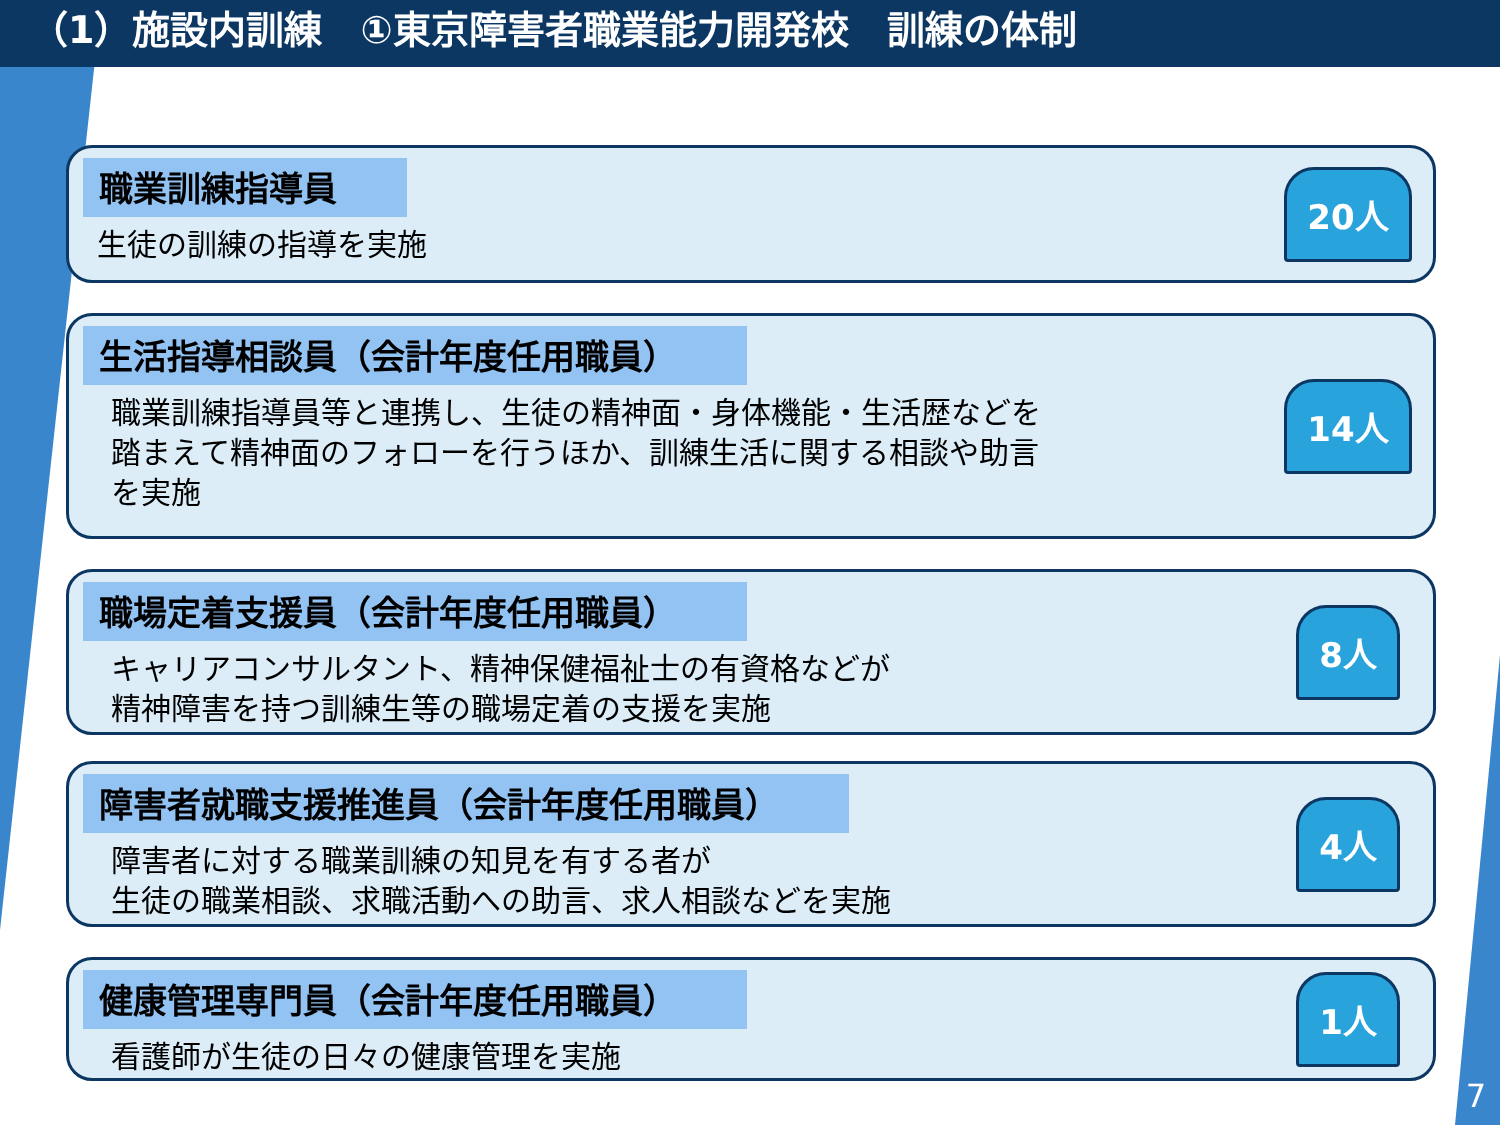（1）施設内訓練　①東京障害者職業能力開発校　訓練の体制
職業訓練指導員
生徒の訓練の指導を実施
20人
生活指導相談員（会計年度任用職員）
職業訓練指導員等と連携し、生徒の精神面・身体機能・生活歴などを
踏まえて精神面のフォローを行うほか、訓練生活に関する相談や助言
を実施
14人
職場定着支援員（会計年度任用職員）
キャリアコンサルタント、精神保健福祉士の有資格などが
精神障害を持つ訓練生等の職場定着の支援を実施
8人
障害者就職支援推進員（会計年度任用職員）
障害者に対する職業訓練の知見を有する者が
生徒の職業相談、求職活動への助言、求人相談などを実施
4人
健康管理専門員（会計年度任用職員）
看護師が生徒の日々の健康管理を実施
1人
7